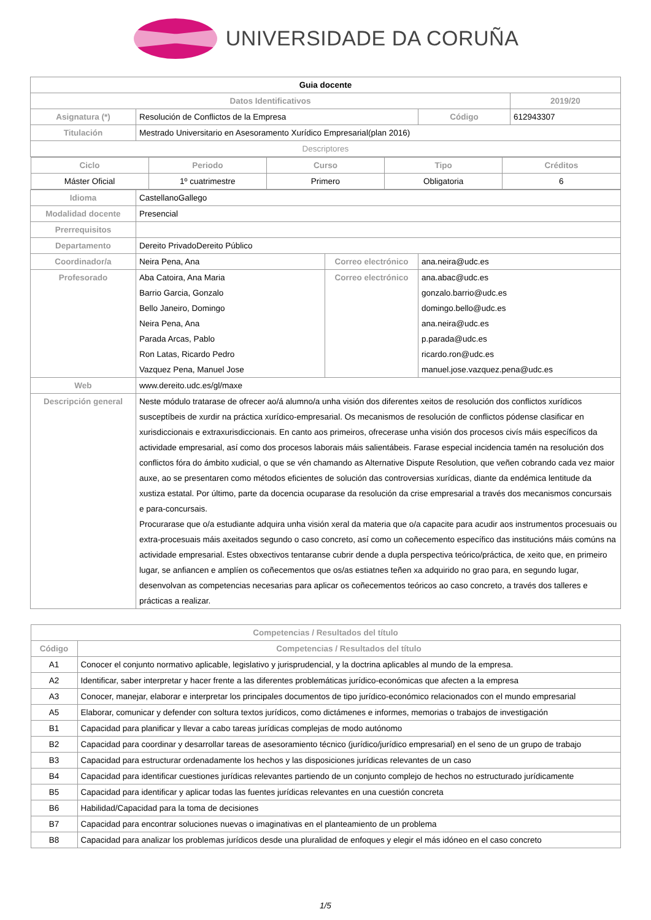UNIVERSIDADE DA CORUÑA
| Guia docente | | | |
| Datos Identificativos | | | 2019/20 |
| Asignatura (*) | Resolución de Conflictos de la Empresa | Código | 612943307 |
| Titulación | Mestrado Universitario en Asesoramento Xurídico Empresarial(plan 2016) | | |
| Descriptores | | | |
| Ciclo | Periodo | Curso | Tipo | Créditos |
| --- | --- | --- | --- | --- |
| Máster Oficial | 1º cuatrimestre | Primero | Obligatoria | 6 |
| Idioma | CastellanoGallego | | |
| Modalidad docente | Presencial | | |
| Prerrequisitos | | | |
| Departamento | Dereito PrivadoDereito Público | | |
| Coordinador/a | Neira Pena, Ana | Correo electrónico | ana.neira@udc.es |
| Profesorado | Aba Catoira, Ana Maria Barrio Garcia, Gonzalo Bello Janeiro, Domingo Neira Pena, Ana Parada Arcas, Pablo Ron Latas, Ricardo Pedro Vazquez Pena, Manuel Jose | Correo electrónico | ana.abac@udc.es gonzalo.barrio@udc.es domingo.bello@udc.es ana.neira@udc.es p.parada@udc.es ricardo.ron@udc.es manuel.jose.vazquez.pena@udc.es |
| Web | www.dereito.udc.es/gl/maxe | | |
| Descripción general | Neste módulo tratarase de ofrecer ao/á alumno/a unha visión dos diferentes xeitos de resolución dos conflictos xurídicos susceptíbeis de xurdir na práctica xurídico-empresarial. Os mecanismos de resolución de conflictos pódense clasificar en xurisdiccionais e extraxurisdiccionais. En canto aos primeiros, ofrecerase unha visión dos procesos civís máis específicos da actividade empresarial, así como dos procesos laborais máis salientábeis. Farase especial incidencia tamén na resolución dos conflictos fóra do ámbito xudicial, o que se vén chamando as Alternative Dispute Resolution, que veñen cobrando cada vez maior auxe, ao se presentaren como métodos eficientes de solución das controversias xurídicas, diante da endémica lentitude da xustiza estatal. Por último, parte da docencia ocuparase da resolución da crise empresarial a través dos mecanismos concursais e para-concursais. Procurarase que o/a estudiante adquira unha visión xeral da materia que o/a capacite para acudir aos instrumentos procesuais ou extra-procesuais máis axeitados segundo o caso concreto, así como un coñecemento específico das institucións máis comúns na actividade empresarial. Estes obxectivos tentaranse cubrir dende a dupla perspectiva teórico/práctica, de xeito que, en primeiro lugar, se anfiancen e amplíen os coñecementos que os/as estiatnes teñen xa adquirido no grao para, en segundo lugar, desenvolvan as competencias necesarias para aplicar os coñecementos teóricos ao caso concreto, a través dos talleres e prácticas a realizar. | | |
| Competencias / Resultados del título | |
| --- | --- |
| Código | Competencias / Resultados del título |
| A1 | Conocer el conjunto normativo aplicable, legislativo y jurisprudencial, y la doctrina aplicables al mundo de la empresa. |
| A2 | Identificar, saber interpretar y hacer frente a las diferentes problemáticas jurídico-económicas que afecten a la empresa |
| A3 | Conocer, manejar, elaborar e interpretar los principales documentos de tipo jurídico-económico relacionados con el mundo empresarial |
| A5 | Elaborar, comunicar y defender con soltura textos jurídicos, como dictámenes e informes, memorias o trabajos de investigación |
| B1 | Capacidad para planificar y llevar a cabo tareas jurídicas complejas de modo autónomo |
| B2 | Capacidad para coordinar y desarrollar tareas de asesoramiento técnico (jurídico/jurídico empresarial) en el seno de un grupo de trabajo |
| B3 | Capacidad para estructurar ordenadamente los hechos y las disposiciones jurídicas relevantes de un caso |
| B4 | Capacidad para identificar cuestiones jurídicas relevantes partiendo de un conjunto complejo de hechos no estructurado jurídicamente |
| B5 | Capacidad para identificar y aplicar todas las fuentes jurídicas relevantes en una cuestión concreta |
| B6 | Habilidad/Capacidad para la toma de decisiones |
| B7 | Capacidad para encontrar soluciones nuevas o imaginativas en el planteamiento de un problema |
| B8 | Capacidad para analizar los problemas jurídicos desde una pluralidad de enfoques y elegir el más idóneo en el caso concreto |
1/5